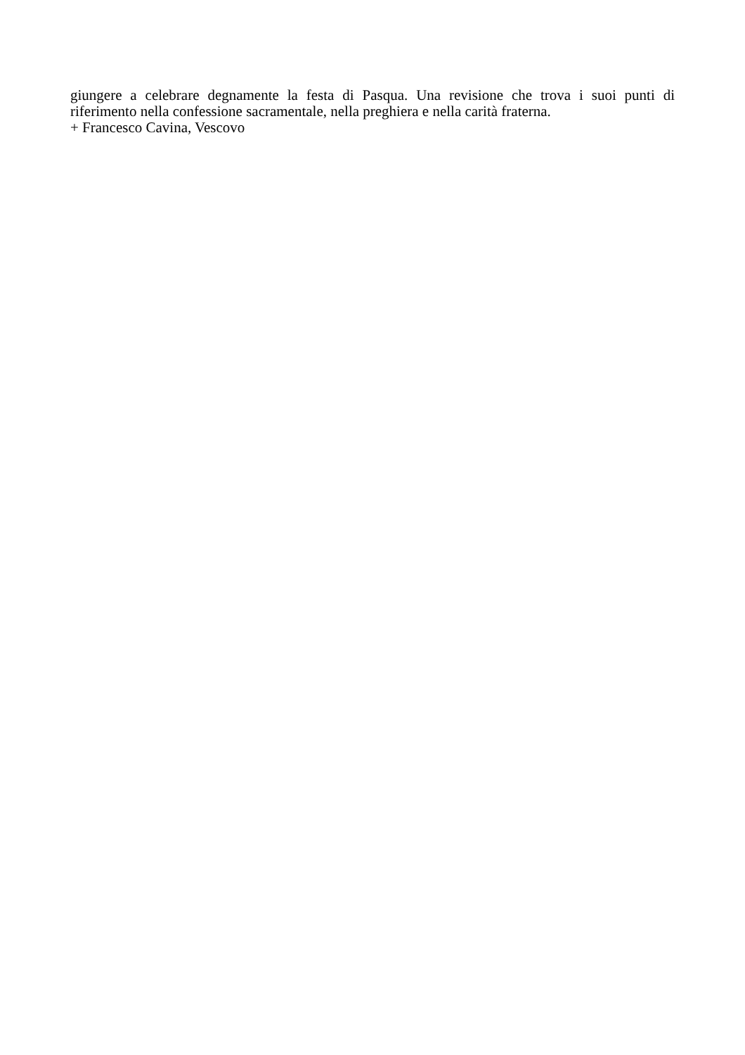giungere a celebrare degnamente la festa di Pasqua. Una revisione che trova i suoi punti di riferimento nella confessione sacramentale, nella preghiera e nella carità fraterna.
+ Francesco Cavina, Vescovo